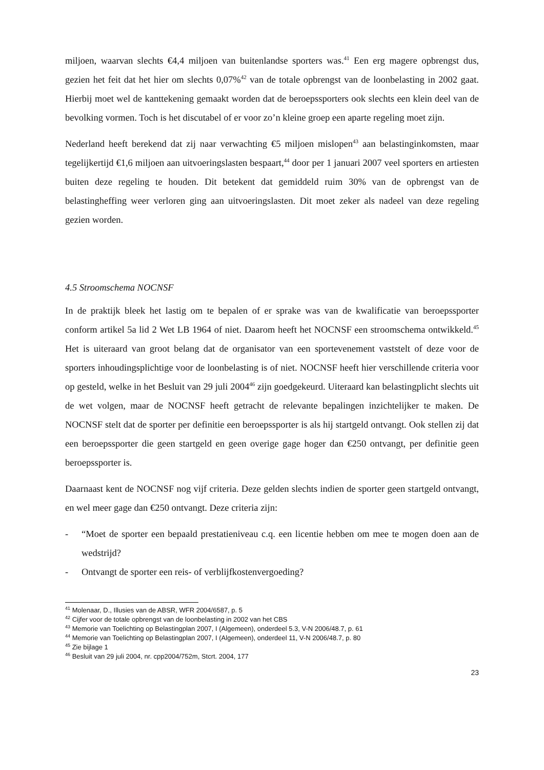miljoen, waarvan slechts €4,4 miljoen van buitenlandse sporters was.<sup>41</sup> Een erg magere opbrengst dus, gezien het feit dat het hier om slechts 0,07%<sup>42</sup> van de totale opbrengst van de loonbelasting in 2002 gaat. Hierbij moet wel de kanttekening gemaakt worden dat de beroepssporters ook slechts een klein deel van de bevolking vormen. Toch is het discutabel of er voor zo’n kleine groep een aparte regeling moet zijn.
Nederland heeft berekend dat zij naar verwachting €5 miljoen mislopen<sup>43</sup> aan belastinginkomsten, maar tegelijkertijd €1,6 miljoen aan uitvoeringslasten bespaart,<sup>44</sup> door per 1 januari 2007 veel sporters en artiesten buiten deze regeling te houden. Dit betekent dat gemiddeld ruim 30% van de opbrengst van de belastingheffing weer verloren ging aan uitvoeringslasten. Dit moet zeker als nadeel van deze regeling gezien worden.
4.5 Stroomschema NOCNSF
In de praktijk bleek het lastig om te bepalen of er sprake was van de kwalificatie van beroepssporter conform artikel 5a lid 2 Wet LB 1964 of niet. Daarom heeft het NOCNSF een stroomschema ontwikkeld.<sup>45</sup> Het is uiteraard van groot belang dat de organisator van een sportevenement vaststelt of deze voor de sporters inhoudingsplichtige voor de loonbelasting is of niet. NOCNSF heeft hier verschillende criteria voor op gesteld, welke in het Besluit van 29 juli 2004<sup>46</sup> zijn goedgekeurd. Uiteraard kan belastingplicht slechts uit de wet volgen, maar de NOCNSF heeft getracht de relevante bepalingen inzichtelijker te maken. De NOCNSF stelt dat de sporter per definitie een beroepssporter is als hij startgeld ontvangt. Ook stellen zij dat een beroepssporter die geen startgeld en geen overige gage hoger dan €250 ontvangt, per definitie geen beroepssporter is.
Daarnaast kent de NOCNSF nog vijf criteria. Deze gelden slechts indien de sporter geen startgeld ontvangt, en wel meer gage dan €250 ontvangt. Deze criteria zijn:
- “Moet de sporter een bepaald prestatieniveau c.q. een licentie hebben om mee te mogen doen aan de wedstrijd?
- Ontvangt de sporter een reis- of verblijfkostenvergoeding?
<sup>41</sup> Molenaar, D., Illusies van de ABSR, WFR 2004/6587, p. 5
<sup>42</sup> Cijfer voor de totale opbrengst van de loonbelasting in 2002 van het CBS
<sup>43</sup> Memorie van Toelichting op Belastingplan 2007, I (Algemeen), onderdeel 5.3, V-N 2006/48.7, p. 61
<sup>44</sup> Memorie van Toelichting op Belastingplan 2007, I (Algemeen), onderdeel 11, V-N 2006/48.7, p. 80
<sup>45</sup> Zie bijlage 1
<sup>46</sup> Besluit van 29 juli 2004, nr. cpp2004/752m, Stcrt. 2004, 177
23